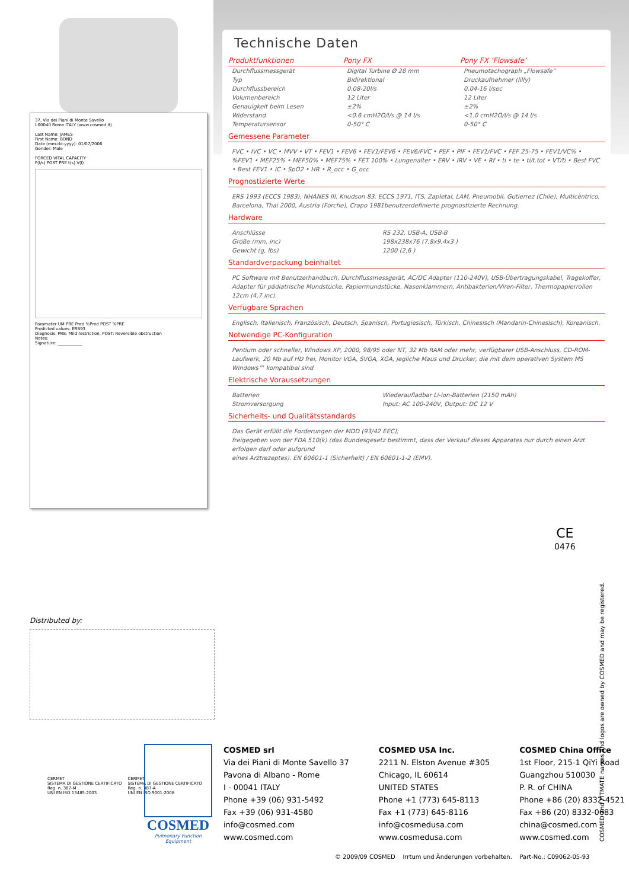37, Via dei Piani di Monte Savello
I-00040 Rome ITALY (www.cosmed.it)
Last Name: JAMES
First Name: BOND
Date (mm-dd-yyyy): 01/07/2006
Gender: Male
FORCED VITAL CAPACITY
F(l/s) POST PRE t(s) V(l)
Parameter UM PRE Pred %Pred POST %PRE
Predicted values: ERS93
Diagnosis: PRE: Mild restriction, POST: Reversible obstruction
Notes:
Signature: ____________
Technische Daten
| Produktfunktionen | Pony FX | Pony FX ‘Flowsafe‘ |
| --- | --- | --- |
| Durchflussmessgerät | Digital Turbine Ø 28 mm | Pneumotachograph „Flowsafe“ |
| Typ | Bidirektional | Druckaufnehmer (lilly) |
| Durchflussbereich | 0.08-20l/s | 0.04-16 l/sec |
| Volumenbereich | 12 Liter | 12 Liter |
| Genauigkeit beim Lesen | ±2% | ±2% |
| Widerstand | <0.6 cmH2O/l/s @ 14 l/s | <1.0 cmH2O/l/s @ 14 l/s |
| Temperatursensor | 0-50° C | 0-50° C |
Gemessene Parameter
FVC • IVC • VC • MVV • VT • FEV1 • FEV6 • FEV1/FEV6 • FEV6/FVC • PEF • PIF • FEV1/FVC • FEF 25-75 • FEV1/VC% • %FEV1 • MEF25% • MEF50% • MEF75% • FET 100% • Lungenalter • ERV • IRV • VE • Rf • ti • te • ti/t.tot • VT/ti • Best FVC • Best FEV1 • IC • SpO2 • HR • R_occ • G_occ
Prognostizierte Werte
ERS 1993 (ECCS 1983), NHANES III, Knudson 83, ECCS 1971, ITS, Zapletal, LAM, Pneumobil, Gutierrez (Chile), Multicèntrico, Barcelona, Thai 2000, Austria (Forche), Crapo 1981benutzerdefinierte prognostizierte Rechnung.
Hardware
| Anschlüsse | RS 232, USB-A, USB-B |
| Größe (mm, inc) | 198x238x76 (7,8x9,4x3 ) |
| Gewicht (g, lbs) | 1200 (2,6 ) |
Standardverpackung beinhaltet
PC Software mit Benutzerhandbuch, Durchflussmessgerät, AC/DC Adapter (110-240V), USB-Übertragungskabel, Tragekoffer, Adapter für pädiatrische Mundstücke, Papiermundstücke, Nasenklammern, Antibakterien/Viren-Filter, Thermopapierrollen 12cm (4,7 inc).
Verfügbare Sprachen
Englisch, Italienisch, Französisch, Deutsch, Spanisch, Portugiesisch, Türkisch, Chinesisch (Mandarin-Chinesisch), Koreanisch.
Notwendige PC-Konfiguration
Pentium oder schneller, Windows XP, 2000, 98/95 oder NT, 32 Mb RAM oder mehr, verfügbarer USB-Anschluss, CD-ROM-Laufwerk, 20 Mb auf HD frei, Monitor VGA, SVGA, XGA, jegliche Maus und Drucker, die mit dem operativen System MS Windows™ kompatibel sind
Elektrische Voraussetzungen
| Batterien | Wiederaufladbar Li-ion-Batterien (2150 mAh) |
| Stromversorgung | Input: AC 100-240V, Output: DC 12 V |
Sicherheits- und Qualitätsstandards
Das Gerät erfüllt die Forderungen der MDD (93/42 EEC);
freigegeben von der FDA 510(k) (das Bundesgesetz bestimmt, dass der Verkauf dieses Apparates nur durch einen Arzt erfolgen darf oder aufgrund
eines Arztrezeptes). EN 60601-1 (Sicherheit) / EN 60601-1-2 (EMV).
CE
0476
Distributed by:
CERMET
SISTEMA DI GESTIONE CERTIFICATO
Reg. n. 387-M
UNI EN ISO 13485:2003
CERMET
SISTEMA DI GESTIONE CERTIFICATO
Reg. n. 387-A
UNI EN ISO 9001:2008
COSMED
Pulmonary Function Equipment
COSMED srl
Via dei Piani di Monte Savello 37
Pavona di Albano - Rome
I - 00041 ITALY
Phone +39 (06) 931-5492
Fax +39 (06) 931-4580
info@cosmed.com
www.cosmed.com
COSMED USA Inc.
2211 N. Elston Avenue #305
Chicago, IL 60614
UNITED STATES
Phone +1 (773) 645-8113
Fax +1 (773) 645-8116
info@cosmedusa.com
www.cosmedusa.com
COSMED China Office
1st Floor, 215-1 QiYi Road
Guangzhou 510030
P. R. of CHINA
Phone +86 (20) 8332-4521
Fax +86 (20) 8332-0683
china@cosmed.com
www.cosmed.com
© 2009/09 COSMED Irrtum und Änderungen vorbehalten. Part-No.: C09062-05-93
COSMED and FITMATE names and logos are owned by COSMED and may be registered.